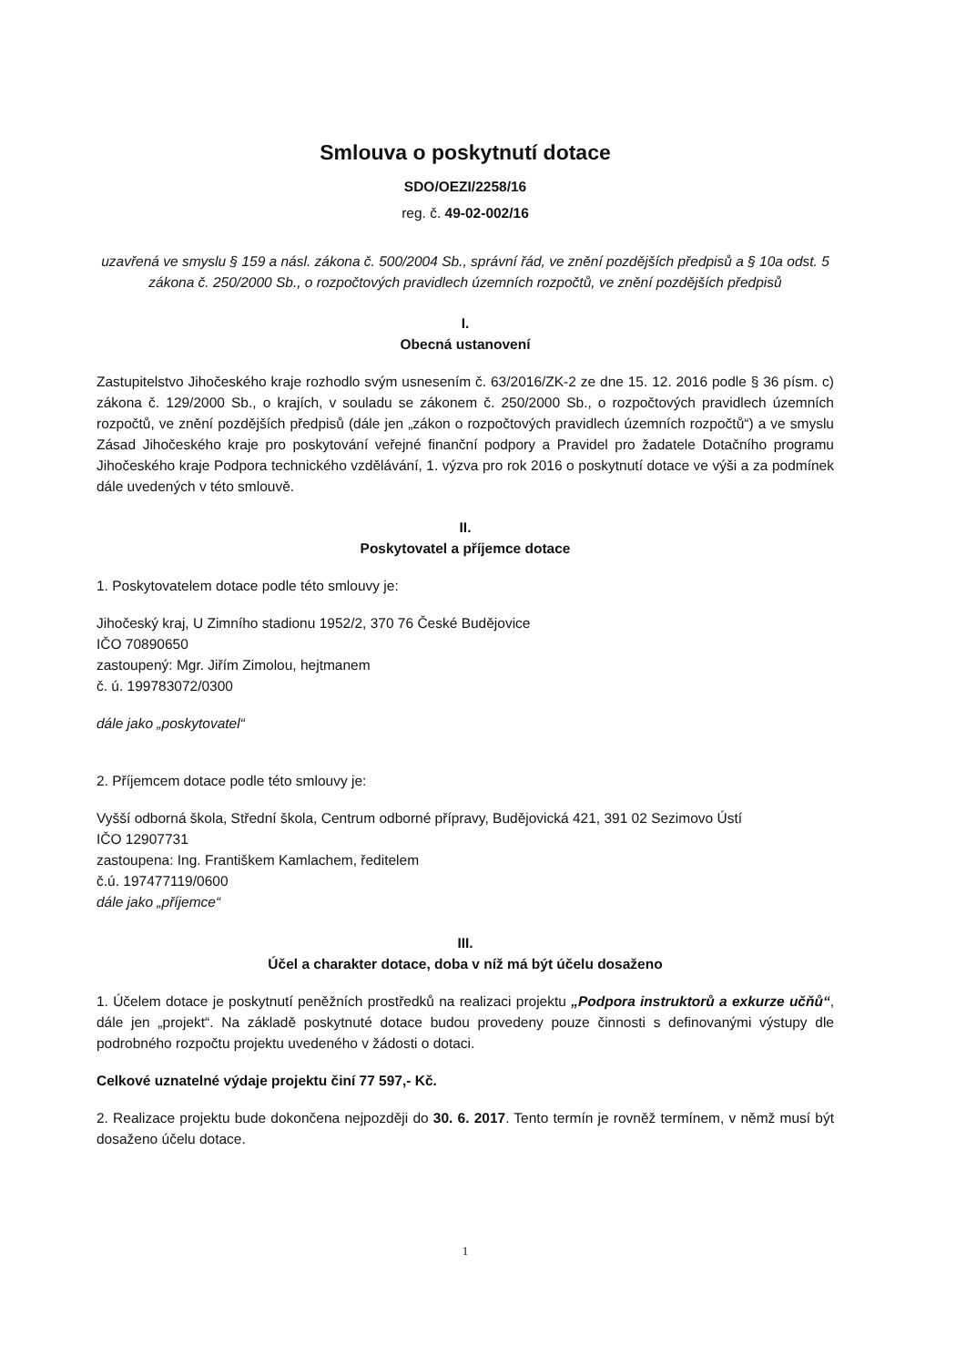Smlouva o poskytnutí dotace
SDO/OEZI/2258/16
reg. č. 49-02-002/16
uzavřená ve smyslu § 159 a násl. zákona č. 500/2004 Sb., správní řád, ve znění pozdějších předpisů a § 10a odst. 5 zákona č. 250/2000 Sb., o rozpočtových pravidlech územních rozpočtů, ve znění pozdějších předpisů
I.
Obecná ustanovení
Zastupitelstvo Jihočeského kraje rozhodlo svým usnesením č. 63/2016/ZK-2 ze dne 15. 12. 2016 podle § 36 písm. c) zákona č. 129/2000 Sb., o krajích, v souladu se zákonem č. 250/2000 Sb., o rozpočtových pravidlech územních rozpočtů, ve znění pozdějších předpisů (dále jen „zákon o rozpočtových pravidlech územních rozpočtů“) a ve smyslu Zásad Jihočeského kraje pro poskytování veřejné finanční podpory a Pravidel pro žadatele Dotačního programu Jihočeského kraje Podpora technického vzdělávání, 1. výzva pro rok 2016 o poskytnutí dotace ve výši a za podmínek dále uvedených v této smlouvě.
II.
Poskytovatel a příjemce dotace
1. Poskytovatelem dotace podle této smlouvy je:
Jihočeský kraj, U Zimního stadionu 1952/2, 370 76 České Budějovice
IČO 70890650
zastoupený: Mgr. Jiřím Zimolou, hejtmanem
č. ú. 199783072/0300
dále jako „poskytovatel“
2. Příjemcem dotace podle této smlouvy je:
Vyšší odborná škola, Střední škola, Centrum odborné přípravy, Budějovická 421, 391 02 Sezimovo Ústí
IČO 12907731
zastoupena: Ing. Františkem Kamlachem, ředitelem
č.ú. 197477119/0600
dále jako „příjemce“
III.
Účel a charakter dotace, doba v níž má být účelu dosaženo
1. Účelem dotace je poskytnutí peněžních prostředků na realizaci projektu „Podpora instruktorů a exkurze učňů“, dále jen „projekt“. Na základě poskytnuté dotace budou provedeny pouze činnosti s definovanými výstupy dle podrobného rozpočtu projektu uvedeného v žádosti o dotaci.
Celkové uznatelné výdaje projektu činí 77 597,- Kč.
2. Realizace projektu bude dokončena nejpozději do 30. 6. 2017. Tento termín je rovněž termínem, v němž musí být dosaženo účelu dotace.
1